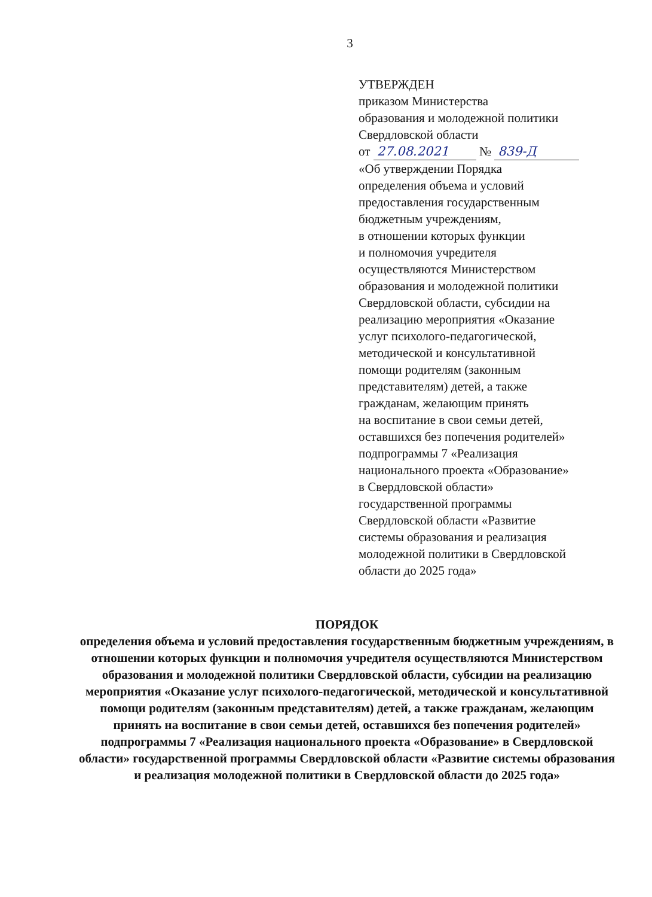3
УТВЕРЖДЕН
приказом Министерства
образования и молодежной политики
Свердловской области
от 27.08.2021 № 839-Д
«Об утверждении Порядка
определения объема и условий
предоставления государственным
бюджетным учреждениям,
в отношении которых функции
и полномочия учредителя
осуществляются Министерством
образования и молодежной политики
Свердловской области, субсидии на
реализацию мероприятия «Оказание
услуг психолого-педагогической,
методической и консультативной
помощи родителям (законным
представителям) детей, а также
гражданам, желающим принять
на воспитание в свои семьи детей,
оставшихся без попечения родителей»
подпрограммы 7 «Реализация
национального проекта «Образование»
в Свердловской области»
государственной программы
Свердловской области «Развитие
системы образования и реализация
молодежной политики в Свердловской
области до 2025 года»
ПОРЯДОК
определения объема и условий предоставления государственным бюджетным учреждениям, в отношении которых функции и полномочия учредителя осуществляются Министерством образования и молодежной политики Свердловской области, субсидии на реализацию мероприятия «Оказание услуг психолого-педагогической, методической и консультативной помощи родителям (законным представителям) детей, а также гражданам, желающим принять на воспитание в свои семьи детей, оставшихся без попечения родителей» подпрограммы 7 «Реализация национального проекта «Образование» в Свердловской области» государственной программы Свердловской области «Развитие системы образования и реализация молодежной политики в Свердловской области до 2025 года»